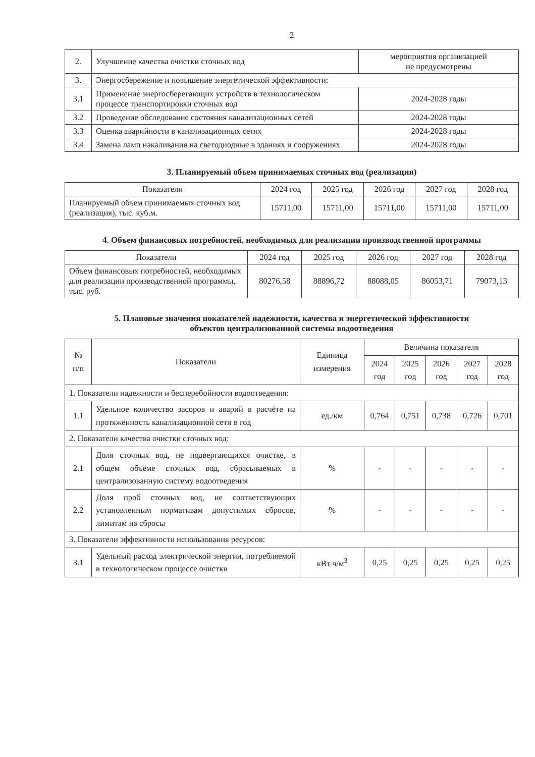2
| 2. | Улучшение качества очистки сточных вод | мероприятия организацией не предусмотрены |
| 3. | Энергосбережение и повышение энергетической эффективности: | |
| 3.1 | Применение энергосберегающих устройств в технологическом процессе транспортировки сточных вод | 2024-2028 годы |
| 3.2 | Проведение обследование состояния канализационных сетей | 2024-2028 годы |
| 3.3 | Оценка аварийности в канализационных сетях | 2024-2028 годы |
| 3.4 | Замена ламп накаливания на светодиодные в зданиях и сооружениях | 2024-2028 годы |
3. Планируемый объем принимаемых сточных вод (реализация)
| Показатели | 2024 год | 2025 год | 2026 год | 2027 год | 2028 год |
| --- | --- | --- | --- | --- | --- |
| Планируемый объем принимаемых сточных вод (реализация), тыс. куб.м. | 15711,00 | 15711,00 | 15711,00 | 15711,00 | 15711,00 |
4. Объем финансовых потребностей, необходимых для реализации производственной программы
| Показатели | 2024 год | 2025 год | 2026 год | 2027 год | 2028 год |
| --- | --- | --- | --- | --- | --- |
| Объем финансовых потребностей, необходимых для реализации производственной программы, тыс. руб. | 80276,58 | 88896,72 | 88088,05 | 86053,71 | 79073,13 |
5. Плановые значения показателей надежности, качества и энергетической эффективности
объектов централизованной системы водоотведения
| № п/п | Показатели | Единица измерения | Величина показателя | | | | |
| --- | --- | --- | --- | --- | --- | --- | --- |
| | | | 2024 год | 2025 год | 2026 год | 2027 год | 2028 год |
| 1. Показатели надежности и бесперебойности водоотведения: | | | | | | | |
| 1.1 | Удельное количество засоров и аварий в расчёте на протяжённость канализационной сети в год | ед./км | 0,764 | 0,751 | 0,738 | 0,726 | 0,701 |
| 2. Показатели качества очистки сточных вод: | | | | | | | |
| 2.1 | Доля сточных вод, не подвергающихся очистке, в общем объёме сточных вод, сбрасываемых в централизованную систему водоотведения | % | - | - | - | - | - |
| 2.2 | Доля проб сточных вод, не соответствующих установленным нормативам допустимых сбросов, лимитам на сбросы | % | - | - | - | - | - |
| 3. Показатели эффективности использования ресурсов: | | | | | | | |
| 3.1 | Удельный расход электрической энергии, потребляемой в технологическом процессе очистки | кВт ч/м<sup>3</sup> | 0,25 | 0,25 | 0,25 | 0,25 | 0,25 |